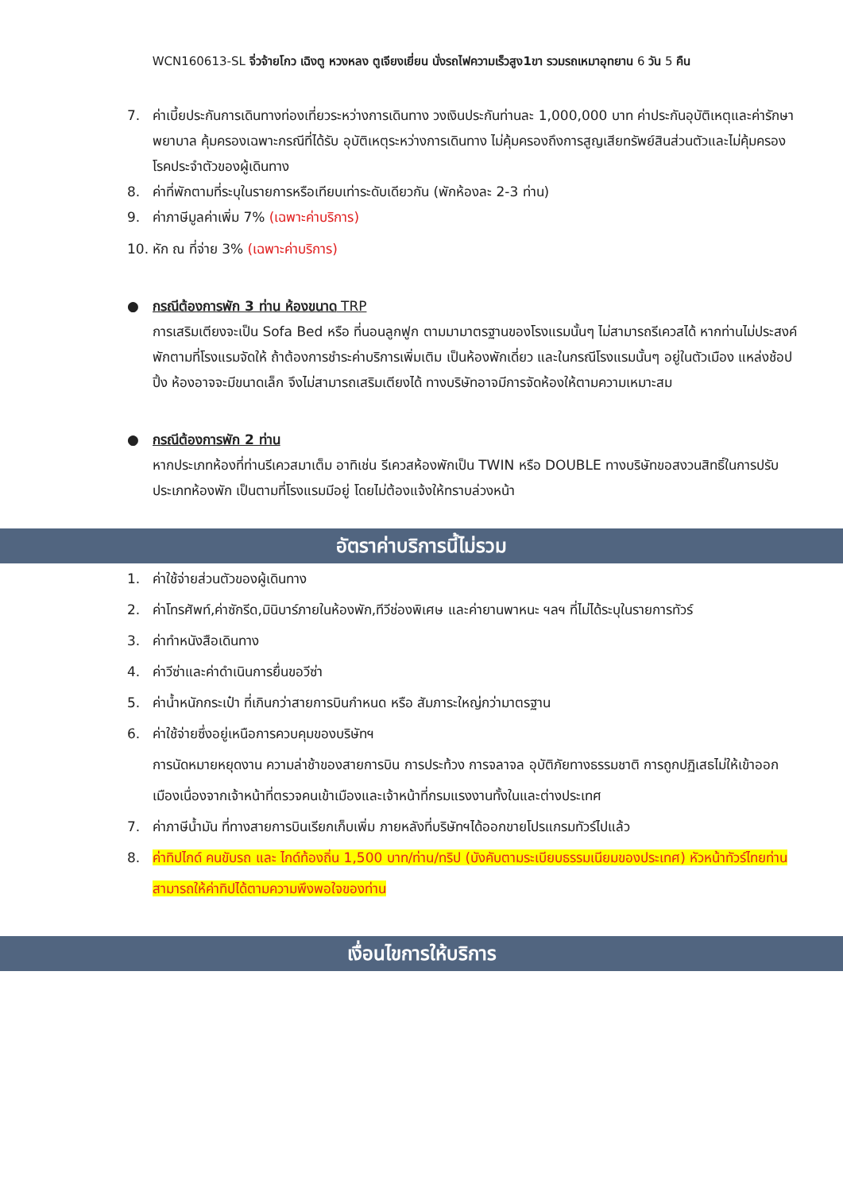WCN160613-SL จิ่วจ้ายโกว เฉิงตู หวงหลง ตูเจียงเยี่ยน นั่งรถไฟความเร็วสูง1ขา รวมรถเหมาอุทยาน 6 วัน 5 คืน
7. ค่าเบี้ยประกันการเดินทางท่องเที่ยวระหว่างการเดินทาง วงเงินประกันท่านละ 1,000,000 บาท ค่าประกันอุบัติเหตุและค่ารักษาพยาบาล คุ้มครองเฉพาะกรณีที่ได้รับ อุบัติเหตุระหว่างการเดินทาง ไม่คุ้มครองถึงการสูญเสียทรัพย์สินส่วนตัวและไม่คุ้มครองโรคประจำตัวของผู้เดินทาง
8. ค่าที่พักตามที่ระบุในรายการหรือเทียบเท่าระดับเดียวกัน (พักห้องละ 2-3 ท่าน)
9. ค่าภาษีมูลค่าเพิ่ม 7% (เฉพาะค่าบริการ)
10. หัก ณ ที่จ่าย 3% (เฉพาะค่าบริการ)
● กรณีต้องการพัก 3 ท่าน ห้องขนาด TRP
การเสริมเตียงจะเป็น Sofa Bed หรือ ที่นอนลูกฟูก ตามมามาตรฐานของโรงแรมนั้นๆ ไม่สามารถรีเควสได้ หากท่านไม่ประสงค์พักตามที่โรงแรมจัดให้ ถ้าต้องการชำระค่าบริการเพิ่มเติม เป็นห้องพักเดี่ยว และในกรณีโรงแรมนั้นๆ อยู่ในตัวเมือง แหล่งช้อปปิ้ง ห้องอาจจะมีขนาดเล็ก จึงไม่สามารถเสริมเตียงได้ ทางบริษัทอาจมีการจัดห้องให้ตามความเหมาะสม
● กรณีต้องการพัก 2 ท่าน
หากประเภทห้องที่ท่านรีเควสมาเต็ม อาทิเช่น รีเควสห้องพักเป็น TWIN หรือ DOUBLE ทางบริษัทขอสงวนสิทธิ์ในการปรับประเภทห้องพัก เป็นตามที่โรงแรมมีอยู่ โดยไม่ต้องแจ้งให้ทราบล่วงหน้า
อัตราค่าบริการนี้ไม่รวม
1. ค่าใช้จ่ายส่วนตัวของผู้เดินทาง
2. ค่าโทรศัพท์,ค่าซักรีด,มินิบาร์ภายในห้องพัก,ทีวีช่องพิเศษ และค่ายานพาหนะ ฯลฯ ที่ไม่ได้ระบุในรายการทัวร์
3. ค่าทำหนังสือเดินทาง
4. ค่าวีซ่าและค่าดำเนินการยื่นขอวีซ่า
5. ค่าน้ำหนักกระเป๋า ที่เกินกว่าสายการบินกำหนด หรือ สัมภาระใหญ่กว่ามาตรฐาน
6. ค่าใช้จ่ายซึ่งอยู่เหนือการควบคุมของบริษัทฯ
การนัดหมายหยุดงาน ความล่าช้าของสายการบิน การประท้วง การจลาจล อุบัติภัยทางธรรมชาติ การถูกปฏิเสธไม่ให้เข้าออกเมืองเนื่องจากเจ้าหน้าที่ตรวจคนเข้าเมืองและเจ้าหน้าที่กรมแรงงานทั้งในและต่างประเทศ
7. ค่าภาษีน้ำมัน ที่ทางสายการบินเรียกเก็บเพิ่ม ภายหลังที่บริษัทฯได้ออกขายโปรแกรมทัวร์ไปแล้ว
8. ค่าทิปไกด์ คนขับรถ และ ไกด์ท้องถิ่น 1,500 บาท/ท่าน/ทริป (บังคับตามระเบียบธรรมเนียมของประเทศ) หัวหน้าทัวร์ไทยท่านสามารถให้ค่าทิปได้ตามความพึงพอใจของท่าน
เงื่อนไขการให้บริการ